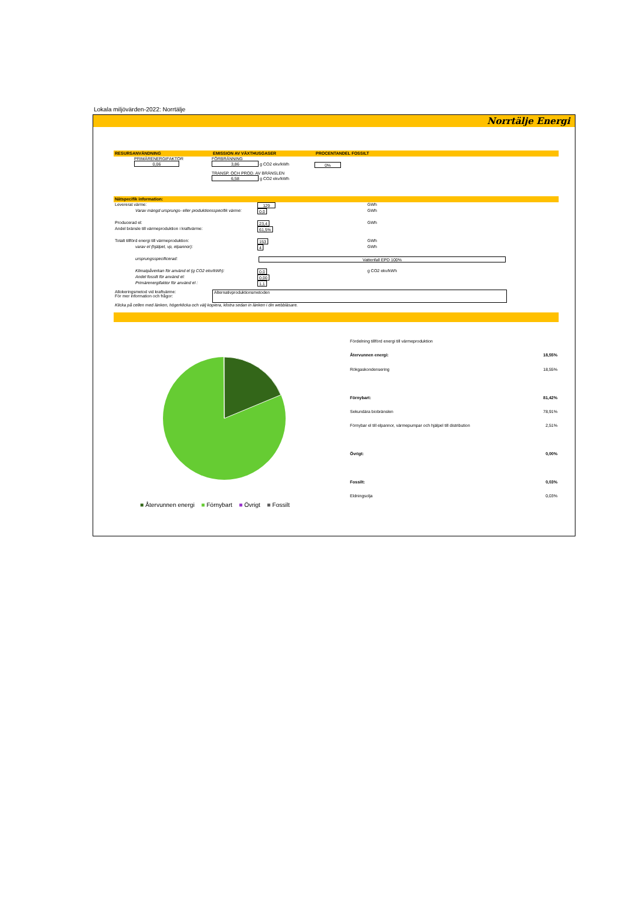Lokala miljövärden-2022: Norrtälje
Norrtälje Energi
RESURSANVÄNDNING EMISSION AV VÄXTHUSGASER PROCENTANDEL FOSSILT
PRIMÄRENERGIFAKTOR
0,06
FÖRBRÄNNING
3,86 g CO2 ekv/kWh
TRANSP. OCH PROD. AV BRÄNSLEN
6,58 g CO2 ekv/kWh
0%
Nätspecifik information:
| Levererat värme: | 129 | GWh |
| Varav mängd ursprungs- eller produktionsspecifik värme: | 0,0 | GWh |
| Producerad el: | 23,4 | GWh |
| Andel bränsle till värmeproduktion i kraftvärme: | 61,5% | |
| Totalt tillförd energi till värmeproduktion: | 153 | GWh |
| varav el (hjälpel, vp, elpannor): | 4 | GWh |
| ursprungsspecificerad: | Vattenfall EPD 100% | |
| Klimatpåverkan för använd el (g CO2 ekv/kWh): | 0,0 | g CO2 ekv/kWh |
| Andel fossilt för använd el: | 0,00 | |
| Primärenergifaktor för använd el : | 1,1 | |
Allokeringsmetod vid kraftvärme:
För mer information och frågor:
Alternativproduktionsmetoden
Klicka på cellen med länken, högerklicka och välj kopiera, klistra sedan in länken i din webbläsare.
■ Återvunnen energi ■ Förnybart ■ Övrigt ■ Fossilt
| Fördelning tillförd energi till värmeproduktion | |
| Återvunnen energi: | 18,55% |
| Rökgaskondensering | 18,55% |
| Förnybart: | 81,42% |
| Sekundära biobränslen | 78,91% |
| Förnybar el till elpannor, värmepumpar och hjälpel till distribution | 2,51% |
| Övrigt: | 0,00% |
| Fossilt: | 0,03% |
| Eldningsolja | 0,03% |